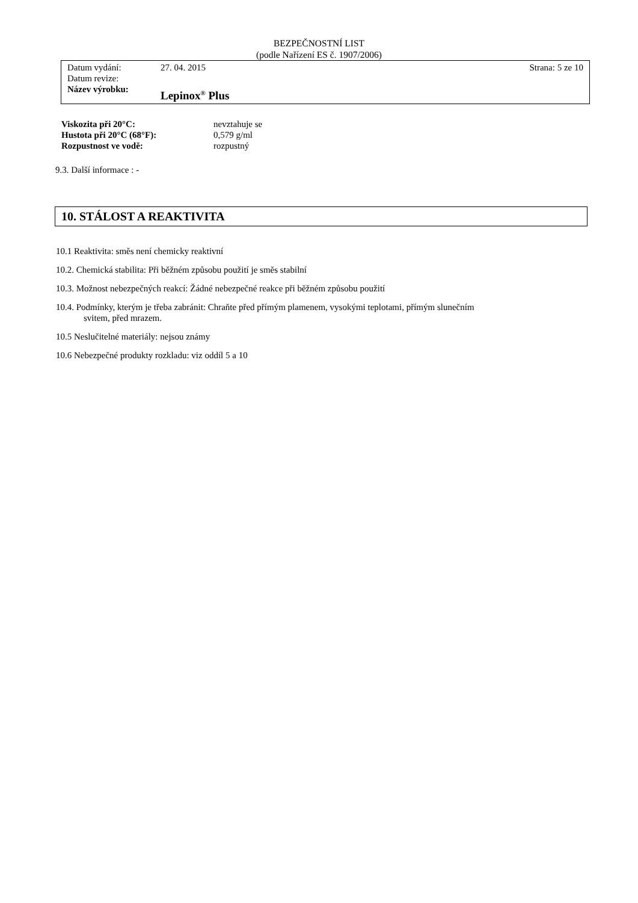BEZPEČNOSTNÍ LIST
(podle Nařízení ES č. 1907/2006)
Datum vydání: 27. 04. 2015 Strana: 5 ze 10
Datum revize:
Název výrobku: Lepinox<sup>®</sup> Plus
Viskozita při 20°C: nevztahuje se
Hustota při 20°C (68°F): 0,579 g/ml
Rozpustnost ve vodě: rozpustný
9.3. Další informace : -
10. STÁLOST A REAKTIVITA
10.1 Reaktivita: směs není chemicky reaktivní
10.2. Chemická stabilita: Při běžném způsobu použití je směs stabilní
10.3. Možnost nebezpečných reakcí: Žádné nebezpečné reakce při běžném způsobu použití
10.4. Podmínky, kterým je třeba zabránit: Chraňte před přímým plamenem, vysokými teplotami, přímým slunečním
svitem, před mrazem.
10.5 Neslučitelné materiály: nejsou známy
10.6 Nebezpečné produkty rozkladu: viz oddíl 5 a 10